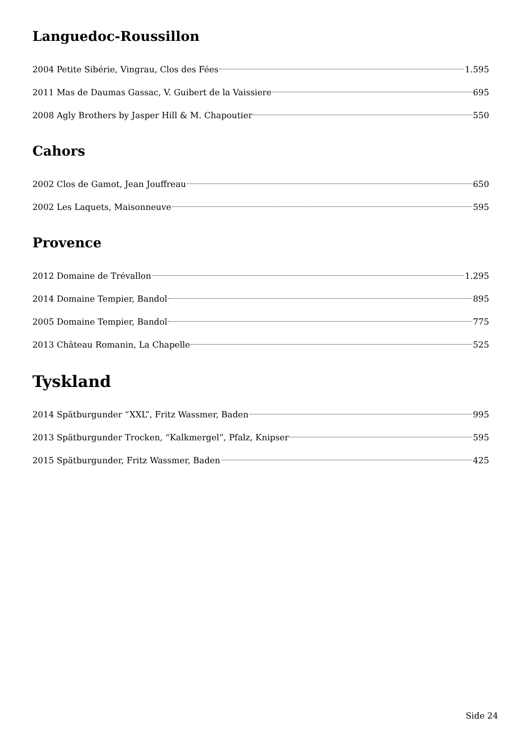Languedoc-Roussillon
2004 Petite Sibérie, Vingrau, Clos des Fées 1.595
2011 Mas de Daumas Gassac, V. Guibert de la Vaissiere 695
2008 Agly Brothers by Jasper Hill & M. Chapoutier 550
Cahors
2002 Clos de Gamot, Jean Jouffreau 650
2002 Les Laquets, Maisonneuve 595
Provence
2012 Domaine de Trévallon 1.295
2014 Domaine Tempier, Bandol 895
2005 Domaine Tempier, Bandol 775
2013 Château Romanin, La Chapelle 525
Tyskland
2014 Spätburgunder “XXL”, Fritz Wassmer, Baden 995
2013 Spätburgunder Trocken, “Kalkmergel”, Pfalz, Knipser 595
2015 Spätburgunder, Fritz Wassmer, Baden 425
Side 24